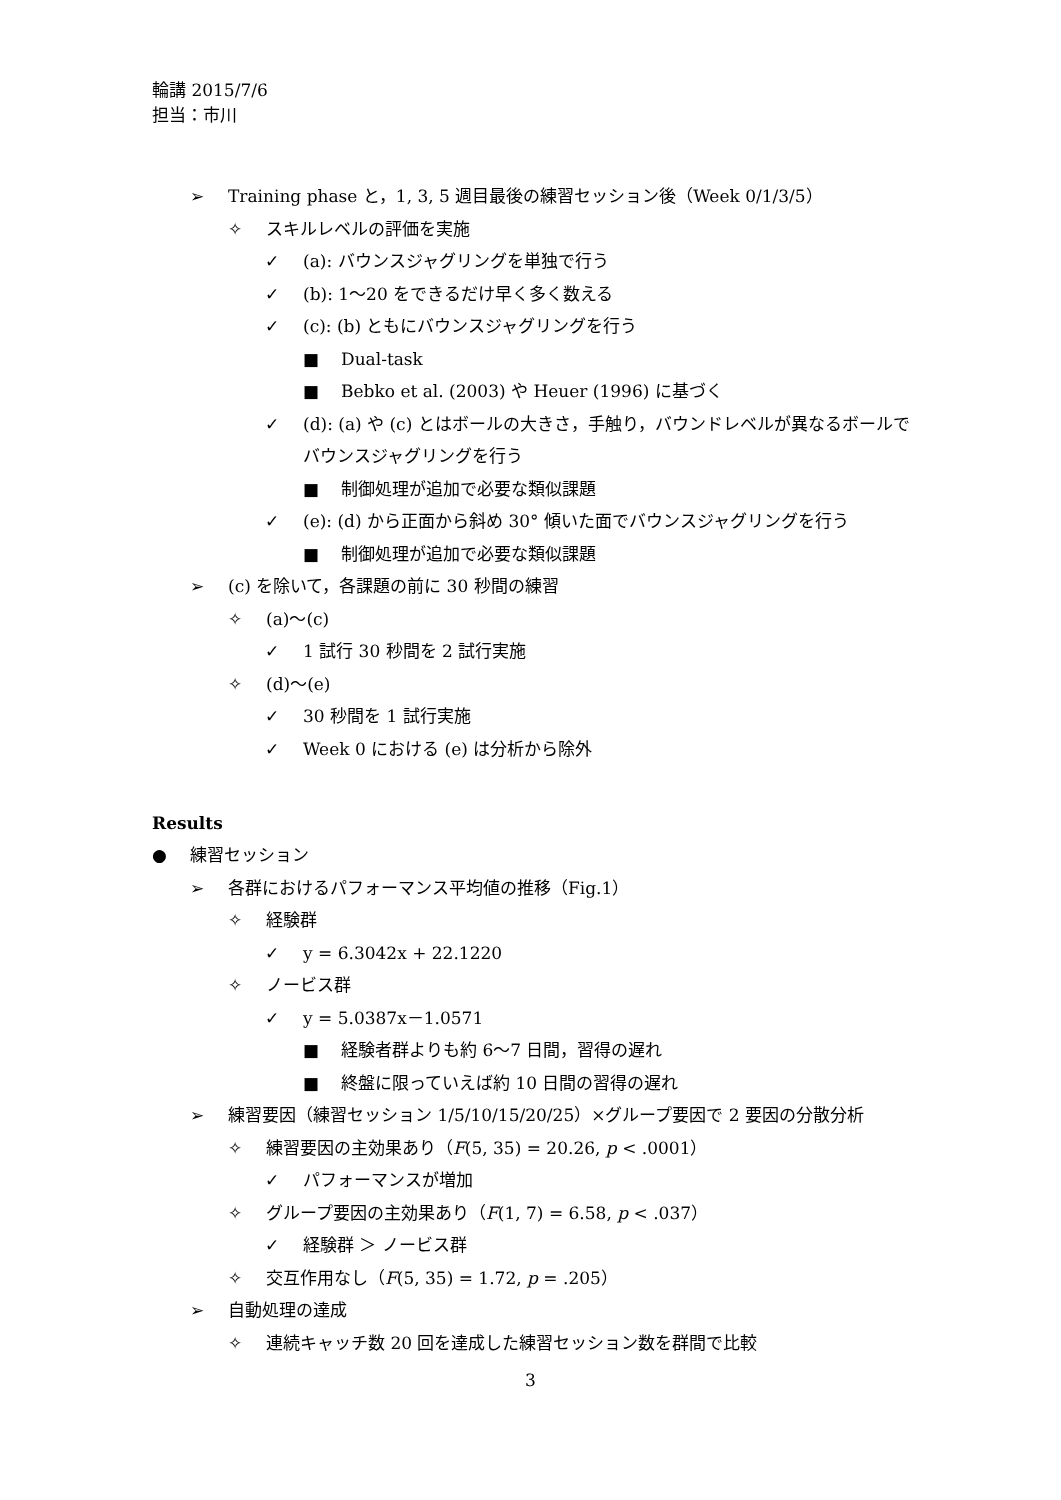輪講 2015/7/6
担当：市川
➢ Training phase と，1, 3, 5 週目最後の練習セッション後（Week 0/1/3/5）
✧ スキルレベルの評価を実施
✓ (a): バウンスジャグリングを単独で行う
✓ (b): 1～20 をできるだけ早く多く数える
✓ (c): (b) ともにバウンスジャグリングを行う
■ Dual-task
■ Bebko et al. (2003) や Heuer (1996) に基づく
✓ (d): (a) や (c) とはボールの大きさ，手触り，バウンドレベルが異なるボールでバウンスジャグリングを行う
■ 制御処理が追加で必要な類似課題
✓ (e): (d) から正面から斜め 30° 傾いた面でバウンスジャグリングを行う
■ 制御処理が追加で必要な類似課題
➢ (c) を除いて，各課題の前に 30 秒間の練習
✧ (a)～(c)
✓ 1 試行 30 秒間を 2 試行実施
✧ (d)～(e)
✓ 30 秒間を 1 試行実施
✓ Week 0 における (e) は分析から除外
Results
● 練習セッション
➢ 各群におけるパフォーマンス平均値の推移（Fig.1）
✧ 経験群
✓ y = 6.3042x + 22.1220
✧ ノービス群
✓ y = 5.0387x－1.0571
■ 経験者群よりも約 6～7 日間，習得の遅れ
■ 終盤に限っていえば約 10 日間の習得の遅れ
➢ 練習要因（練習セッション 1/5/10/15/20/25）×グループ要因で 2 要因の分散分析
✧ 練習要因の主効果あり（F(5, 35) = 20.26, p < .0001）
✓ パフォーマンスが増加
✧ グループ要因の主効果あり（F(1, 7) = 6.58, p < .037）
✓ 経験群 ＞ ノービス群
✧ 交互作用なし（F(5, 35) = 1.72, p = .205）
➢ 自動処理の達成
✧ 連続キャッチ数 20 回を達成した練習セッション数を群間で比較
3